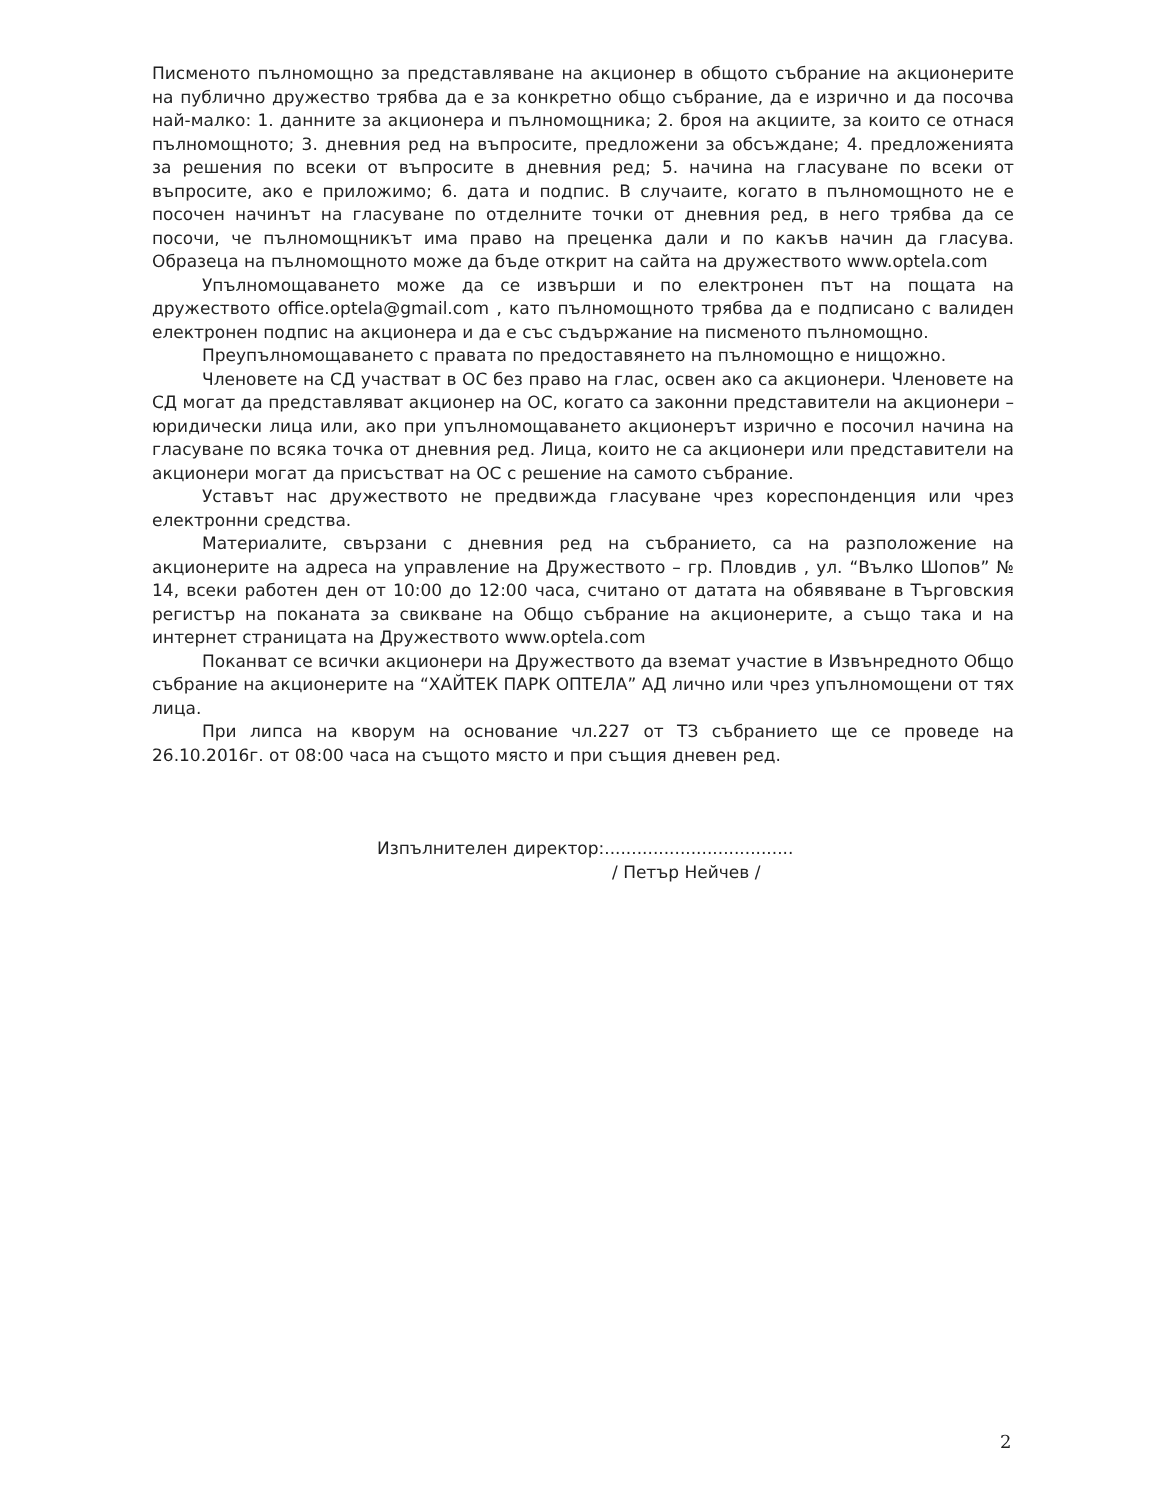Писменото пълномощно за представляване на акционер в общото събрание на акционерите на публично дружество трябва да е за конкретно общо събрание, да е изрично и да посочва най-малко: 1. данните за акционера и пълномощника; 2. броя на акциите, за които се отнася пълномощното; 3. дневния ред на въпросите, предложени за обсъждане; 4. предложенията за решения по всеки от въпросите в дневния ред; 5. начина на гласуване по всеки от въпросите, ако е приложимо; 6. дата и подпис. В случаите, когато в пълномощното не е посочен начинът на гласуване по отделните точки от дневния ред, в него трябва да се посочи, че пълномощникът има право на преценка дали и по какъв начин да гласува. Образеца на пълномощното може да бъде открит на сайта на дружеството www.optela.com
Упълномощаването може да се извърши и по електронен път на пощата на дружеството office.optela@gmail.com , като пълномощното трябва да е подписано с валиден електронен подпис на акционера и да е със съдържание на писменото пълномощно.
Преупълномощаването с правата по предоставянето на пълномощно е нищожно.
Членовете на СД участват в ОС без право на глас, освен ако са акционери. Членовете на СД могат да представляват акционер на ОС, когато са законни представители на акционери – юридически лица или, ако при упълномощаването акционерът изрично е посочил начина на гласуване по всяка точка от дневния ред. Лица, които не са акционери или представители на акционери могат да присъстват на ОС с решение на самото събрание.
Уставът нас дружеството не предвижда гласуване чрез кореспонденция или чрез електронни средства.
Материалите, свързани с дневния ред на събранието, са на разположение на акционерите на адреса на управление на Дружеството – гр. Пловдив , ул. “Вълко Шопов” № 14, всеки работен ден от 10:00 до 12:00 часа, считано от датата на обявяване в Търговския регистър на поканата за свикване на Общо събрание на акционерите, а също така и на интернет страницата на Дружеството www.optela.com
Поканват се всички акционери на Дружеството да вземат участие в Извънредното Общо събрание на акционерите на “ХАЙТЕК ПАРК ОПТЕЛА” АД лично или чрез упълномощени от тях лица.
При липса на кворум на основание чл.227 от ТЗ събранието ще се проведе на 26.10.2016г. от 08:00 часа на същото място и при същия дневен ред.
Изпълнителен директор:...................................
/ Петър Нейчев /
2